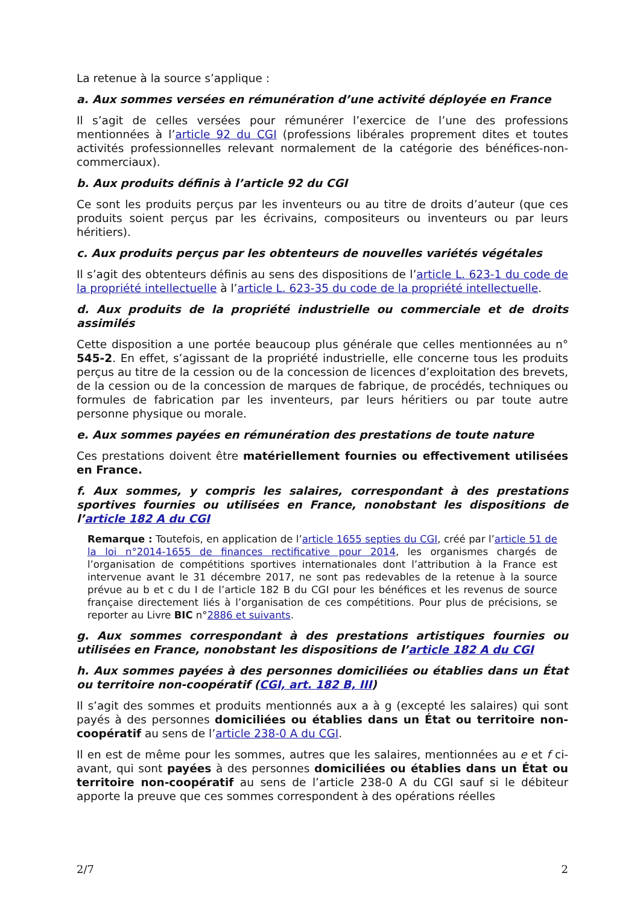La retenue à la source s’applique :
a. Aux sommes versées en rémunération d’une activité déployée en France
Il s’agit de celles versées pour rémunérer l’exercice de l’une des professions mentionnées à l’article 92 du CGI (professions libérales proprement dites et toutes activités professionnelles relevant normalement de la catégorie des bénéfices-non-commerciaux).
b. Aux produits définis à l’article 92 du CGI
Ce sont les produits perçus par les inventeurs ou au titre de droits d’auteur (que ces produits soient perçus par les écrivains, compositeurs ou inventeurs ou par leurs héritiers).
c. Aux produits perçus par les obtenteurs de nouvelles variétés végétales
Il s’agit des obtenteurs définis au sens des dispositions de l’article L. 623-1 du code de la propriété intellectuelle à l’article L. 623-35 du code de la propriété intellectuelle.
d. Aux produits de la propriété industrielle ou commerciale et de droits assimilés
Cette disposition a une portée beaucoup plus générale que celles mentionnées au n° 545-2. En effet, s’agissant de la propriété industrielle, elle concerne tous les produits perçus au titre de la cession ou de la concession de licences d’exploitation des brevets, de la cession ou de la concession de marques de fabrique, de procédés, techniques ou formules de fabrication par les inventeurs, par leurs héritiers ou par toute autre personne physique ou morale.
e. Aux sommes payées en rémunération des prestations de toute nature
Ces prestations doivent être matériellement fournies ou effectivement utilisées en France.
f. Aux sommes, y compris les salaires, correspondant à des prestations sportives fournies ou utilisées en France, nonobstant les dispositions de l’article 182 A du CGI
Remarque : Toutefois, en application de l’article 1655 septies du CGI, créé par l’article 51 de la loi n°2014-1655 de finances rectificative pour 2014, les organismes chargés de l’organisation de compétitions sportives internationales dont l’attribution à la France est intervenue avant le 31 décembre 2017, ne sont pas redevables de la retenue à la source prévue au b et c du I de l’article 182 B du CGI pour les bénéfices et les revenus de source française directement liés à l’organisation de ces compétitions. Pour plus de précisions, se reporter au Livre BIC n°2886 et suivants.
g. Aux sommes correspondant à des prestations artistiques fournies ou utilisées en France, nonobstant les dispositions de l’article 182 A du CGI
h. Aux sommes payées à des personnes domiciliées ou établies dans un État ou territoire non-coopératif (CGI, art. 182 B, III)
Il s’agit des sommes et produits mentionnés aux a à g (excepté les salaires) qui sont payés à des personnes domiciliées ou établies dans un État ou territoire non-coopératif au sens de l’article 238-0 A du CGI.
Il en est de même pour les sommes, autres que les salaires, mentionnées au e et f ci-avant, qui sont payées à des personnes domiciliées ou établies dans un État ou territoire non-coopératif au sens de l’article 238-0 A du CGI sauf si le débiteur apporte la preuve que ces sommes correspondent à des opérations réelles
2/7 2